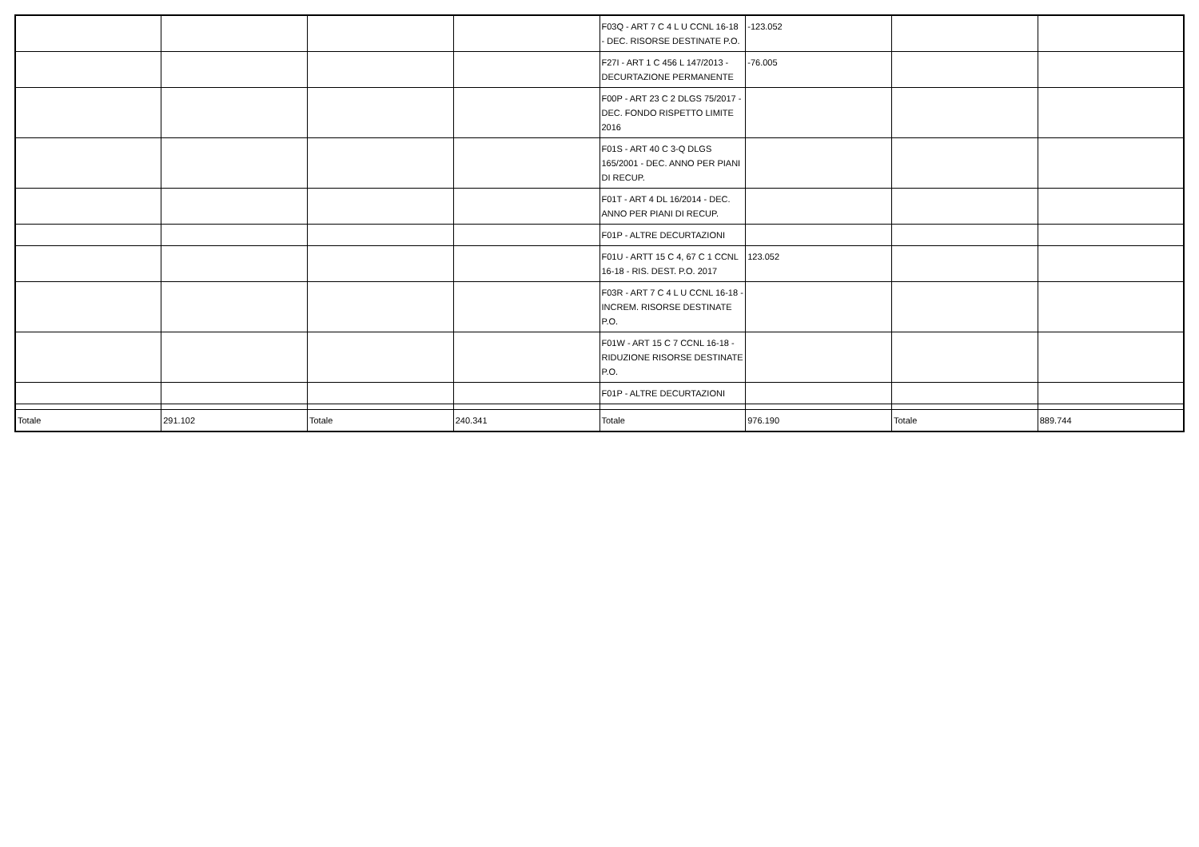| | | | | F03Q - ART 7 C 4 L U CCNL 16-18 - DEC. RISORSE DESTINATE P.O. | -123.052 | | |
| | | | | F27I - ART 1 C 456 L 147/2013 - DECURTAZIONE PERMANENTE | -76.005 | | |
| | | | | F00P - ART 23 C 2 DLGS 75/2017 - DEC. FONDO RISPETTO LIMITE 2016 | | | |
| | | | | F01S - ART 40 C 3-Q DLGS 165/2001 - DEC. ANNO PER PIANI DI RECUP. | | | |
| | | | | F01T - ART 4 DL 16/2014 - DEC. ANNO PER PIANI DI RECUP. | | | |
| | | | | F01P - ALTRE DECURTAZIONI | | | |
| | | | | F01U - ARTT 15 C 4, 67 C 1 CCNL 16-18 - RIS. DEST. P.O. 2017 | 123.052 | | |
| | | | | F03R - ART 7 C 4 L U CCNL 16-18 - INCREM. RISORSE DESTINATE P.O. | | | |
| | | | | F01W - ART 15 C 7 CCNL 16-18 - RIDUZIONE RISORSE DESTINATE P.O. | | | |
| | | | | F01P - ALTRE DECURTAZIONI | | | |
| Totale | 291.102 | Totale | 240.341 | Totale | 976.190 | Totale | 889.744 |